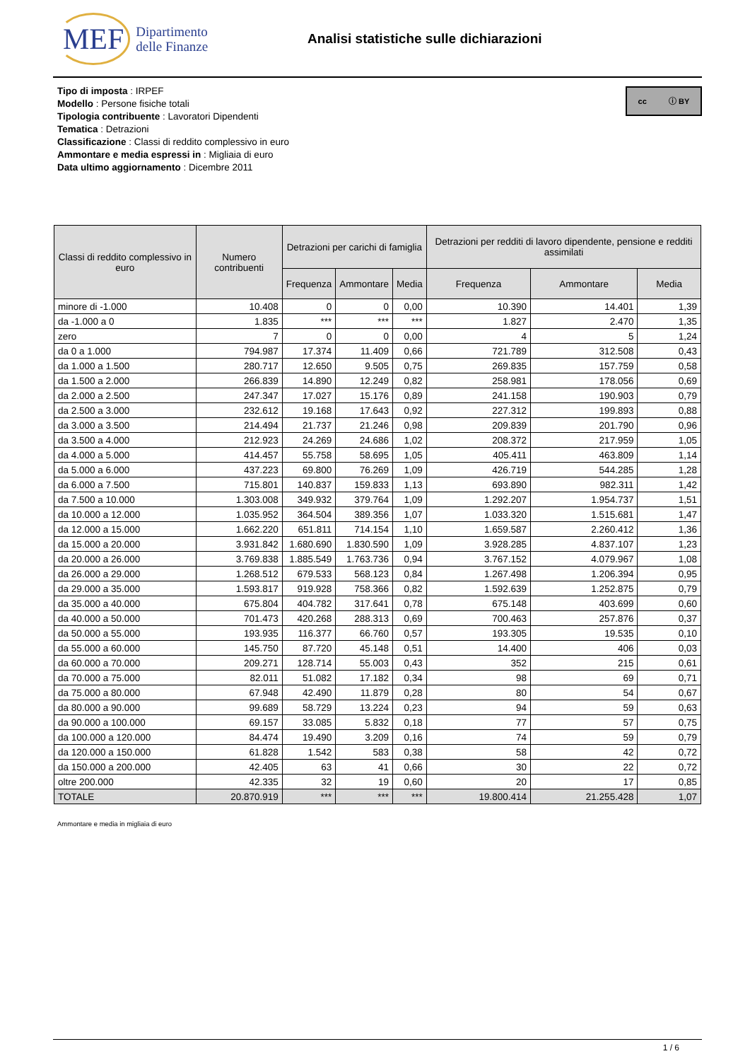MEF Dipartimento
delle Finanze
Analisi statistiche sulle dichiarazioni
cc ⓘ BY
Tipo di imposta : IRPEF
Modello : Persone fisiche totali
Tipologia contribuente : Lavoratori Dipendenti
Tematica : Detrazioni
Classificazione : Classi di reddito complessivo in euro
Ammontare e media espressi in : Migliaia di euro
Data ultimo aggiornamento : Dicembre 2011
| Classi di reddito complessivo in euro | Numero contribuenti | Detrazioni per carichi di famiglia | | | Detrazioni per redditi di lavoro dipendente, pensione e redditi assimilati | | |
| --- | --- | --- | --- | --- | --- | --- | --- |
| | | Frequenza | Ammontare | Media | Frequenza | Ammontare | Media |
| minore di -1.000 | 10.408 | 0 | 0 | 0,00 | 10.390 | 14.401 | 1,39 |
| da -1.000 a 0 | 1.835 | *** | *** | *** | 1.827 | 2.470 | 1,35 |
| zero | 7 | 0 | 0 | 0,00 | 4 | 5 | 1,24 |
| da 0 a 1.000 | 794.987 | 17.374 | 11.409 | 0,66 | 721.789 | 312.508 | 0,43 |
| da 1.000 a 1.500 | 280.717 | 12.650 | 9.505 | 0,75 | 269.835 | 157.759 | 0,58 |
| da 1.500 a 2.000 | 266.839 | 14.890 | 12.249 | 0,82 | 258.981 | 178.056 | 0,69 |
| da 2.000 a 2.500 | 247.347 | 17.027 | 15.176 | 0,89 | 241.158 | 190.903 | 0,79 |
| da 2.500 a 3.000 | 232.612 | 19.168 | 17.643 | 0,92 | 227.312 | 199.893 | 0,88 |
| da 3.000 a 3.500 | 214.494 | 21.737 | 21.246 | 0,98 | 209.839 | 201.790 | 0,96 |
| da 3.500 a 4.000 | 212.923 | 24.269 | 24.686 | 1,02 | 208.372 | 217.959 | 1,05 |
| da 4.000 a 5.000 | 414.457 | 55.758 | 58.695 | 1,05 | 405.411 | 463.809 | 1,14 |
| da 5.000 a 6.000 | 437.223 | 69.800 | 76.269 | 1,09 | 426.719 | 544.285 | 1,28 |
| da 6.000 a 7.500 | 715.801 | 140.837 | 159.833 | 1,13 | 693.890 | 982.311 | 1,42 |
| da 7.500 a 10.000 | 1.303.008 | 349.932 | 379.764 | 1,09 | 1.292.207 | 1.954.737 | 1,51 |
| da 10.000 a 12.000 | 1.035.952 | 364.504 | 389.356 | 1,07 | 1.033.320 | 1.515.681 | 1,47 |
| da 12.000 a 15.000 | 1.662.220 | 651.811 | 714.154 | 1,10 | 1.659.587 | 2.260.412 | 1,36 |
| da 15.000 a 20.000 | 3.931.842 | 1.680.690 | 1.830.590 | 1,09 | 3.928.285 | 4.837.107 | 1,23 |
| da 20.000 a 26.000 | 3.769.838 | 1.885.549 | 1.763.736 | 0,94 | 3.767.152 | 4.079.967 | 1,08 |
| da 26.000 a 29.000 | 1.268.512 | 679.533 | 568.123 | 0,84 | 1.267.498 | 1.206.394 | 0,95 |
| da 29.000 a 35.000 | 1.593.817 | 919.928 | 758.366 | 0,82 | 1.592.639 | 1.252.875 | 0,79 |
| da 35.000 a 40.000 | 675.804 | 404.782 | 317.641 | 0,78 | 675.148 | 403.699 | 0,60 |
| da 40.000 a 50.000 | 701.473 | 420.268 | 288.313 | 0,69 | 700.463 | 257.876 | 0,37 |
| da 50.000 a 55.000 | 193.935 | 116.377 | 66.760 | 0,57 | 193.305 | 19.535 | 0,10 |
| da 55.000 a 60.000 | 145.750 | 87.720 | 45.148 | 0,51 | 14.400 | 406 | 0,03 |
| da 60.000 a 70.000 | 209.271 | 128.714 | 55.003 | 0,43 | 352 | 215 | 0,61 |
| da 70.000 a 75.000 | 82.011 | 51.082 | 17.182 | 0,34 | 98 | 69 | 0,71 |
| da 75.000 a 80.000 | 67.948 | 42.490 | 11.879 | 0,28 | 80 | 54 | 0,67 |
| da 80.000 a 90.000 | 99.689 | 58.729 | 13.224 | 0,23 | 94 | 59 | 0,63 |
| da 90.000 a 100.000 | 69.157 | 33.085 | 5.832 | 0,18 | 77 | 57 | 0,75 |
| da 100.000 a 120.000 | 84.474 | 19.490 | 3.209 | 0,16 | 74 | 59 | 0,79 |
| da 120.000 a 150.000 | 61.828 | 1.542 | 583 | 0,38 | 58 | 42 | 0,72 |
| da 150.000 a 200.000 | 42.405 | 63 | 41 | 0,66 | 30 | 22 | 0,72 |
| oltre 200.000 | 42.335 | 32 | 19 | 0,60 | 20 | 17 | 0,85 |
| TOTALE | 20.870.919 | *** | *** | *** | 19.800.414 | 21.255.428 | 1,07 |
Ammontare e media in migliaia di euro
1 / 6